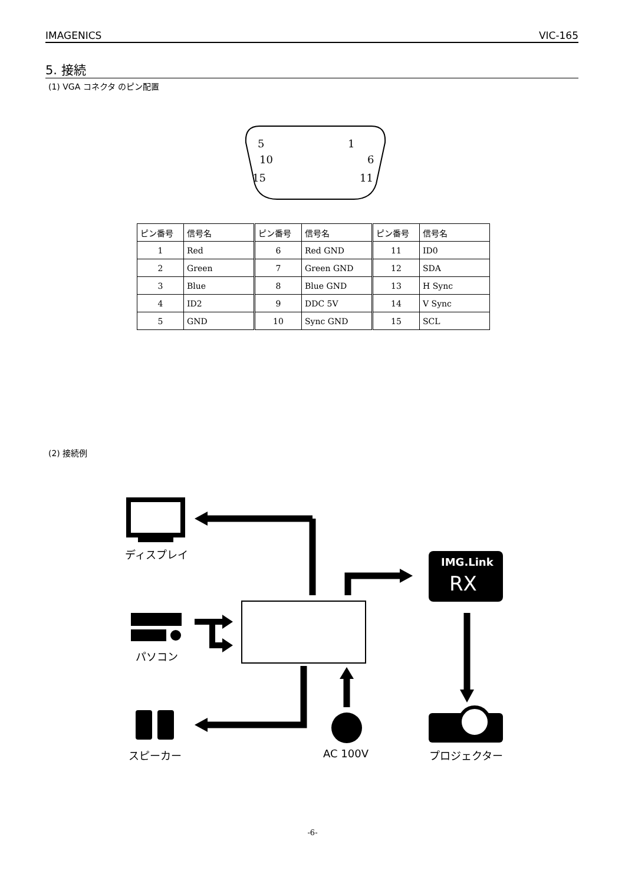IMAGENICS VIC-165
5. 接続
(1) VGA コネクタ のピン配置
5
1
10
6
15
11
| ピン番号 | 信号名 | ピン番号 | 信号名 | ピン番号 | 信号名 |
| --- | --- | --- | --- | --- | --- |
| 1 | Red | 6 | Red GND | 11 | ID0 |
| 2 | Green | 7 | Green GND | 12 | SDA |
| 3 | Blue | 8 | Blue GND | 13 | H Sync |
| 4 | ID2 | 9 | DDC 5V | 14 | V Sync |
| 5 | GND | 10 | Sync GND | 15 | SCL |
(2) 接続例
ディスプレイ
IMG.Link
RX
パソコン
スピーカー AC 100V プロジェクター
-6-